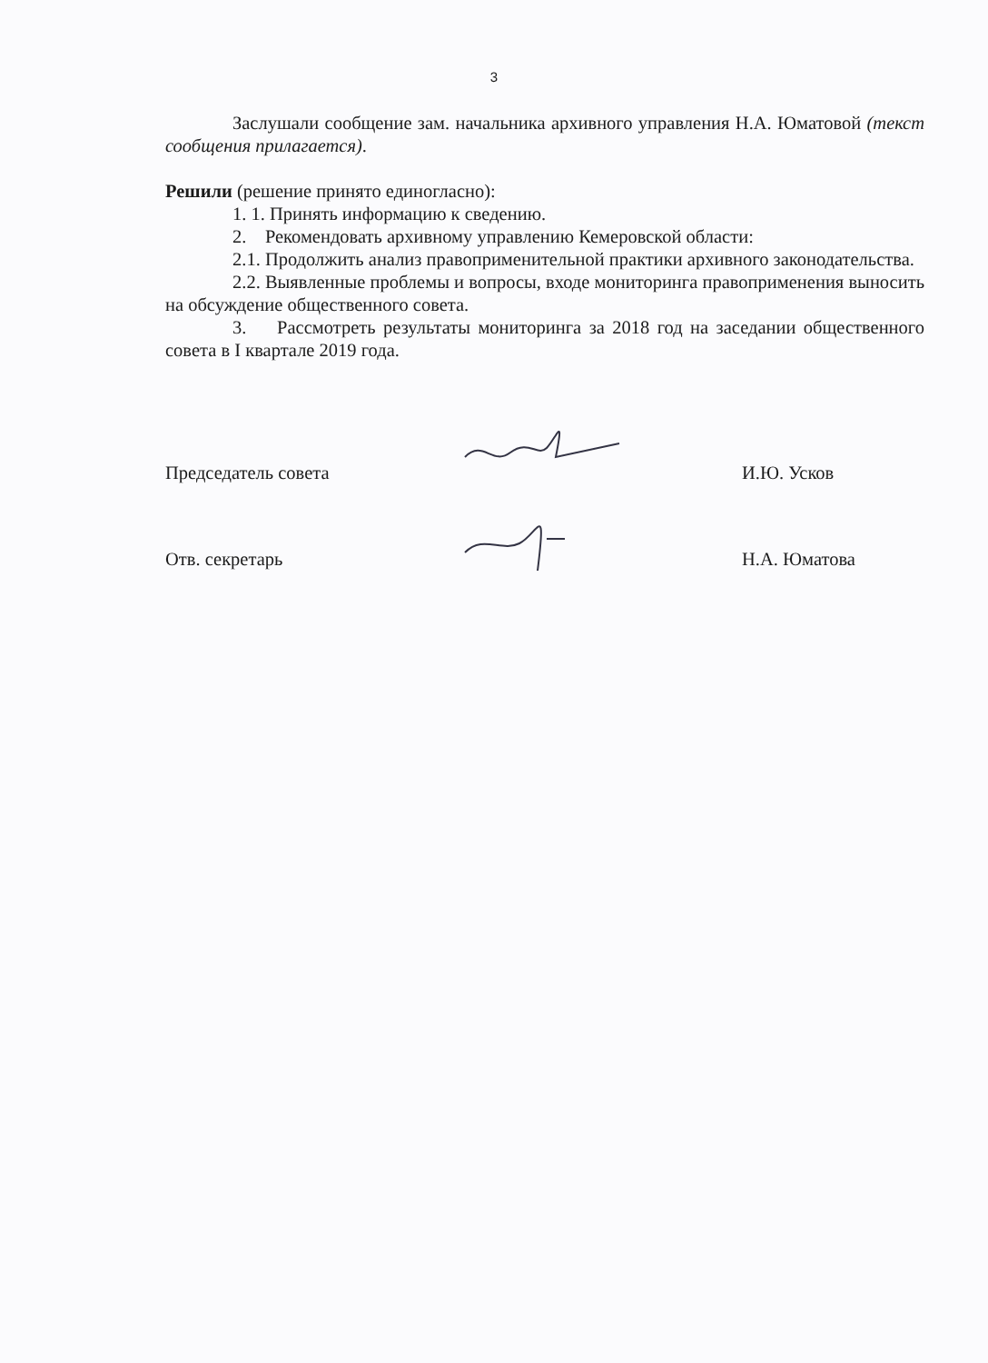3
Заслушали сообщение зам. начальника архивного управления Н.А. Юматовой (текст сообщения прилагается).
Решили (решение принято единогласно):
1. 1. Принять информацию к сведению.
2. Рекомендовать архивному управлению Кемеровской области:
2.1. Продолжить анализ правоприменительной практики архивного законодательства.
2.2. Выявленные проблемы и вопросы, входе мониторинга правоприменения выносить на обсуждение общественного совета.
3. Рассмотреть результаты мониторинга за 2018 год на заседании общественного совета в I квартале 2019 года.
Председатель совета
И.Ю. Усков
Отв. секретарь
Н.А. Юматова